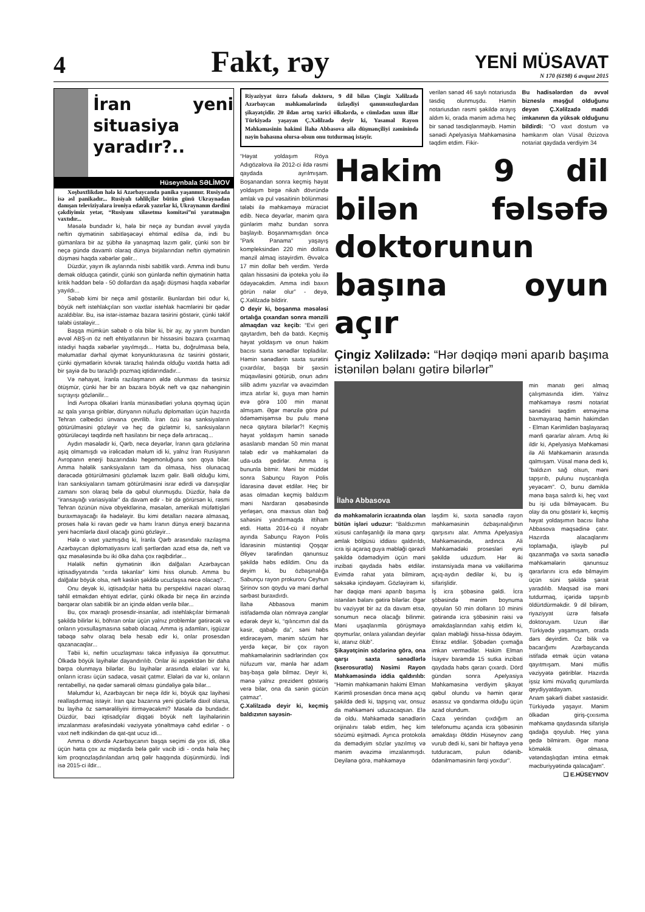4 Fakt, rəy YENİ MÜSAVAT
N 170 (6198) 6 avqust 2015
İran yeni situasiya yaradır?..
Hüseynbala SƏLİMOV
Xoşbəxtlikdən hələ ki Azərbaycanda panika yaşanmır. Rusiyada isə əsl panikadır... Rusiyalı təhlilçilər bütün günü Ukraynadan danışan televiziyalara ironiya edərək yazırlar ki, Ukraynanın dərdini çəkdiyimiz yetər, “Rusiyanı xilasetmə komitəsi”ni yaratmağın vaxtıdır...
Məsələ bundadır ki, hələ bir neçə ay bundan əvvəl yayda neftin qiymətinin sabitləşəcəyi ehtimal edilsə də, indi bu gümanlara bir az şübhə ilə yanaşmaq lazım gəlir, çünki son bir neçə gündə davamlı olaraq dünya birjalarından neftin qiymətinin düşməsi haqda xəbərlər gəlir...
Düzdür, yayın ilk aylarında nisbi sabitlik vardı. Amma indi bunu demək olduqca çətindir, çünki son günlərdə neftin qiymətinin hətta kritik həddən belə - 50 dollardan da aşağı düşməsi haqda xəbərlər yayıldı...
Səbəb kimi bir neçə amil göstərilir. Bunlardan biri odur ki, böyük neft istehlakçıları son vaxtlar istehlak həcmlərini bir qədər azaldıblar. Bu, isə istər-istəməz bazara təsirini göstərir, çünki təklif tələbi üstələyir...
Başqa mümkün səbəb o ola bilər ki, bir ay, ay yarım bundan əvvəl ABŞ-ın öz neft ehtiyatlarının bir hissəsini bazara çıxarmaq istədiyi haqda xəbərlər yayılmışdı... Hətta bu, doğrulmasa belə, məlumatlar dərhal qiymət konyunkturasına öz təsirini göstərir, çünki qiymətlərin kövrək tarazlıq halında olduğu vaxtda hətta adi bir şayiə də bu tarazlığı pozmaq iqtidarındadır...
Və nəhayət, İranla razılaşmanın əldə olunması da təsirsiz ötüşmür, çünki hər bir an bazara böyük neft və qaz nəhənginin sıçrayışı gözlənilir...
İndi Avropa ölkələri İranla münasibətləri yoluna qoymaq üçün az qala yarışa giriblər, dünyanın nüfuzlu diplomatları üçün hazırda Tehran cəlbedici ünvana çevrilib. İran özü isə sanksiyaların götürülməsini gözləyir və heç də gizlətmir ki, sanksiyaların götürüləcəyi təqdirdə neft hasilatını bir neçə dəfə artıracaq...
Aydın məsələdir ki, Qərb, necə deyərlər, İranın qara gözlərinə aşiq olmamışdı və irəlicədən məlum idi ki, yalnız İran Rusiyanın Avropanın enerji bazarındakı hegemonluğuna son qoya bilər. Amma hələlik sanksiyaların tam da olmasa, hiss olunacaq dərəcədə götürülməsini gözləmək lazım gəlir. Bəlli olduğu kimi, İran sanksiyaların tamam götürülməsini israr edirdi və danışıqlar zamanı son olaraq belə də qəbul olunmuşdu. Düzdür, hələ də “iransayağı variasiyalar” da davam edir - bir də görürsən ki, rəsmi Tehran özünün nüvə obyektlərinə, məsələn, amerikalı müfəttişləri buraxmayacağı ilə hədələyir. Bu kimi detalları nəzərə almasaq, proses hələ ki rəvan gedir və hamı İranın dünya enerji bazarına yeni həcmlərlə daxil olacağı günü gözləyir...
Hələ o vaxt yazmışdıq ki, İranla Qərb arasındakı razılaşma Azərbaycan diplomatiyasını izafi şərtlərdən azad etsə də, neft və qaz məsələsində bu iki ölkə daha çox rəqibdirlər...
Hələlik neftin qiymətinin ilkin dalğaları Azərbaycan iqtisadiyyatında “xırda təkanlar” kimi hiss olunub. Amma bu dalğalar böyük olsa, neft kəskin şəkildə ucuzlaşsa necə olacaq?..
Onu deyək ki, iqtisadçılar hətta bu perspektivi nəzəri olaraq təhlil etməkdən ehtiyat edirlər, çünki ölkədə bir neçə ilin ərzində bərqərar olan sabitlik bir an içində əldən verilə bilər...
Bu, çox maraqlı prosesdir-insanlar, adi istehlakçılar birmənalı şəkildə bilirlər ki, böhran onlar üçün yalnız problemlər gətirəcək və onların yoxsullaşmasına səbəb olacaq. Amma iş adamları, işgüzar təbəqə səhv olaraq belə hesab edir ki, onlar prosesdən qazanacaqlar...
Təbii ki, neftin ucuzlaşması təkcə inflyasiya ilə qorxutmur. Ölkədə böyük layihələr dayandırılıb. Onlar iki aspektdən bir daha bərpa olunmaya bilərlər. Bu layihələr arasında elələri var ki, onların icrası üçün sadəcə, vəsait çatmır. Elələri də var ki, onların rentabelliyi, nə qədər səmərəli olması gündəliyə gələ bilər...
Məlumdur ki, Azərbaycan bir neçə ildir ki, böyük qaz layihəsi reallaşdırmaq istəyir. İran qaz bazarına yeni güclərlə daxil olarsa, bu layihə öz səmərəliliyini itirməyəcəkmi? Məsələ də bundadır. Düzdür, bəzi iqtisadçılar diqqəti böyük neft layihələrinin imzalanması ərəfəsindəki vəziyyətə yönəltməyə cəhd edirlər - o vaxt neft indikindən də qat-qat ucuz idi...
Amma o dövrdə Azərbaycanın başqa seçimi də yox idi, ölkə üçün hətta çox az miqdarda belə gəlir vacib idi - onda hələ heç kim proqnozlaşdırılandan artıq gəlir haqqında düşünmürdü. İndi isə 2015-ci ildir...
Riyaziyyat üzrə fəlsəfə doktoru, 9 dil bilən Çingiz Xəlilzadə Azərbaycan məhkəmələrində üzləşdiyi qanunsuzluqlardan şikayətçidir. 20 ildən artıq xarici ölkələrdə, o cümlədən uzun illər Türkiyədə yaşayan Ç.Xəlilzadə deyir ki, Yasamal Rayon Məhkəməsinin hakimi İlahə Abbasova ailə düşmənçiliyi zəminində nəyin bahasına olursa-olsun onu tutdurmaq istəyir.
verilən sənəd 46 saylı notariusda təsdiq olunmuşdu. Həmin notariusdan rəsmi şəkildə arayış aldım ki, orada mənim adıma heç bir sənəd təsdiqlənməyib. Həmin sənədi Apelyasiya Məhkəməsinə təqdim etdim. Fikir-
Bu hadisələrdən də əvvəl biznеslə məşğul olduğunu deyən Ç.Xəlilzadə maddi imkanının da yüksək olduğunu bildirdi: “O vaxt dostum və həmkarım olan Vüsal Əzizova notariat qaydada verdiyim 34
“Həyat yoldaşım Röya Adıgözəlova ilə 2012-ci ildə rəsmi qaydada ayrılmışam. Boşanandan sonra keçmiş həyat yoldaşım birgə nikah dövründə əmlak və pul vəsaitinin bölünməsi tələbi ilə məhkəməyə müraciət edib. Necə deyərlər, mənim qara günlərim məhz bundan sonra başlayıb. Boşanmamışdan öncə ”Park Panama“ yaşayış kompleksindən 220 min dollara mənzil almaq istəyirdim. Əvvəlcə 17 min dollar beh verdim. Yerdə qalan hissəsini də ipoteka yolu ilə ödəyəcəkdim. Amma indi baxın görün nələr olur” - deyə, Ç.Xəlilzadə bildirir.
O deyir ki, boşanma məsələsi ortalığa çıxandan sonra mənzili almaqdan vaz keçib: “Evi geri qaytardım, beh də batdı. Keçmiş həyat yoldaşım və onun hakim bacısı saxta sənədlər topladılar. Həmin sənədlərin saxta surətini çıxardılar, başqa bir şəxsin müqaviləsini götürüb, onun adını silib adımı yazırlar və əvəzimdən imza atırlar ki, guya mən həmin evə görə 100 min manat almışam. Əgər mənzilə görə pul ödəməmişəmsə bu pulu mənə necə qaytara bilərlər?! Keçmiş həyat yoldaşım həmin sənədə əsaslanıb məndən 50 min manat tələb edir və məhkəmələri də uda-uda gedirlər. Amma iş bununla bitmir. Məni bir müddət sonra Sabunçu Rayon Polis İdarəsinə dəvət etdilər. Heç bir əsas olmadan keçmiş baldızım məni Nardaran qəsəbəsində yerləşən, ona məxsus olan bağ sahəsini yandırmaqda ittiham etdi. Hətta 2014-cü il noyabr ayında Sabunçu Rayon Polis İdarəsinin müstəntiqi Qoşqar Əliyev tərəfindən qanunsuz şəkildə həbs edildim. Onu da deyim ki, bu özbaşınalığa Sabunçu rayon prokuroru Ceyhun Şirinov son qoydu və məni dərhal sərbəst buraxdırdı.
İlahə Abbasova mənim istifadəmdə olan nömrəyə zənglər edərək deyir ki, “qılıncımın dal da kəsir, qabağı da”, səni həbs etdirəcəyəm, mənim sözüm hər yerdə keçər, bir çox rayon məhkəmələrinin sədrlərindən çox nüfuzum var, mənlə hər adam baş-başa gələ bilməz. Deyir ki, mənə yalnız prezident göstəriş verə bilər, ona da sənin gücün çatmaz".
Ç.Xəlilzadə deyir ki, keçmiş baldızının sayəsin-
Hakim 9 dil bilən fəlsəfə doktorunun başına oyun açır
Çingiz Xəlilzadə: “Hər dəqiqə məni aparıb başıma istənilən bəlanı gətirə bilərlər”
İlahə Abbasova
də məhkəmələrin icraatında olan bütün işləri uduzur: “Baldızımın xüsusi canfəşanlığı ilə mənə qarşı əmlak bölgüsü iddiası qaldırıldı, icra işi açaraq guya məbləği qərəzli şəkildə ödəmədiyim üçün məni inzibati qaydada həbs etdilər. Evimdə rahat yata bilmirəm, səksəkə içindəyəm. Gözləyirəm ki, hər dəqiqə məni aparıb başıma istənilən bəlanı gətirə bilərlər. Əgər bu vəziyyət bir az da davam etsə, sonumun necə olacağı bilinmir. Məni uşaqlarımla görüşməyə qoymurlar, onlara yalandan deyirlər ki, atanız ölüb”.
Şikayətçinin sözlərinə görə, ona qarşı saxta sənədlərlə (kserosurətlə) Nəsimi Rayon Məhkəməsində iddia qaldırılıb: “Həmin məhkəmənin hakimi Elman Kərimli prosesdən öncə mənə açıq şəkildə dedi ki, tapşırıq var, onsuz da məhkəməni uduzacaqsan. Elə də oldu. Məhkəmədə sənədlərin orijinalını tələb etdim, heç kim sözümü eşitmədi. Ayrıca protokola da demədiyim sözlər yazılmış və mənim əvəzimə imzalanmışdı. Deyilənə görə, məhkəməyə
ləşdim ki, saxta sənədlə rayon məhkəməsinin özbaşınalığının qarşısını alar. Amma Apelyasiya Məhkəməsində, ardınca Ali Məhkəmədəki prosesləri eyni şəkildə uduzdum. Hər iki instansiyada mənə və vəkillərimə açıq-aydın dedilər ki, bu iş sifarişlidir.
İş icra şöbəsinə gəldi. İcra şöbəsində mənim boynuma qoyulan 50 min dolların 10 minini gətirəndə icra şöbəsinin rəisi və əməkdaşlarından xahiş etdim ki, qalan məbləği hissə-hissə ödəyim. Etiraz etdilər. Şöbədən çıxmağa imkan vermədilər. Hakim Elman İsayev barəmdə 15 sutka inzibati qaydada həbs qərarı çıxardı. Dörd gündən sonra Apelyasiya Məhkəməsinə verdiyim şikayət qəbul olundu və həmin qərar əsassız və qondarma olduğu üçün azad olundum.
Cəza yerindən çıxdığım an telefonumu açanda icra şöbəsinin əməkdaşı Əlddin Hüseynov zəng vurub dedi ki, səni bir həftəyə yenə tutduracam, pulun ödənib-ödənilməməsinin fərqi yoxdur".
min manatı geri almaq çalışmasında idim. Yalnız məhkəməyə rəsmi notariat sənədini təqdim etməyimə baxmayaraq həmin hakimdən - Elman Kərimlidən başlayaraq mənfi qərarlar alıram. Artıq iki ildir ki, Apelyasiya Məhkəməsi ilə Ali Məhkəmənin arasında qalmışam. Vüsal mənə dedi ki, ”baldızın sağ olsun, məni tapşırıb, pulunu nuşcanlıqla yeyəcəm". O, bunu dəmiklə mənə başa salırdı ki, heç vaxt bu işi uda bilməyəcəm. Bu olay da onu göstərir ki, keçmiş həyat yoldaşımın bacısı İlahə Abbasova məqsədinə çatır. Hazırda alacaqlarımı toplamağa, işləyib pul qazanmağa və saxta sənədlə məhkəmələrin qanunsuz qərarlarını icra edə bilməyim üçün süni şəkildə şərait yaradılıb. Məqsəd isə məni tutdurmaq, içəridə tapşırıb öldürtdürməkdir. 9 dil bilirəm, riyaziyyat üzrə fəlsəfə doktoruyam. Uzun illər Türkiyədə yaşamışam, orada dərs deyirdim. Öz bilik və bacarığımı Azərbaycanda istifadə etmək üçün vətənə qayıtmışam. Məni müflis vəziyyətə gətiriblər. Hazırda işsiz kimi müvafiq qurumlarda qeydiyyatdayam.
Anam şəkərli diabet xəstəsidir. Türkiyədə yaşayır. Mənim ölkədən giriş-çıxısıma məhkəmə qaydasında sifarişlə qadağa qoyulub. Heç yana gedə bilmirəm. Əgər mənə köməklik olmasa, vətəndaşlıqdan imtina etmək məcburiyyətində qalacağam".
❑ E.HÜSEYNOV